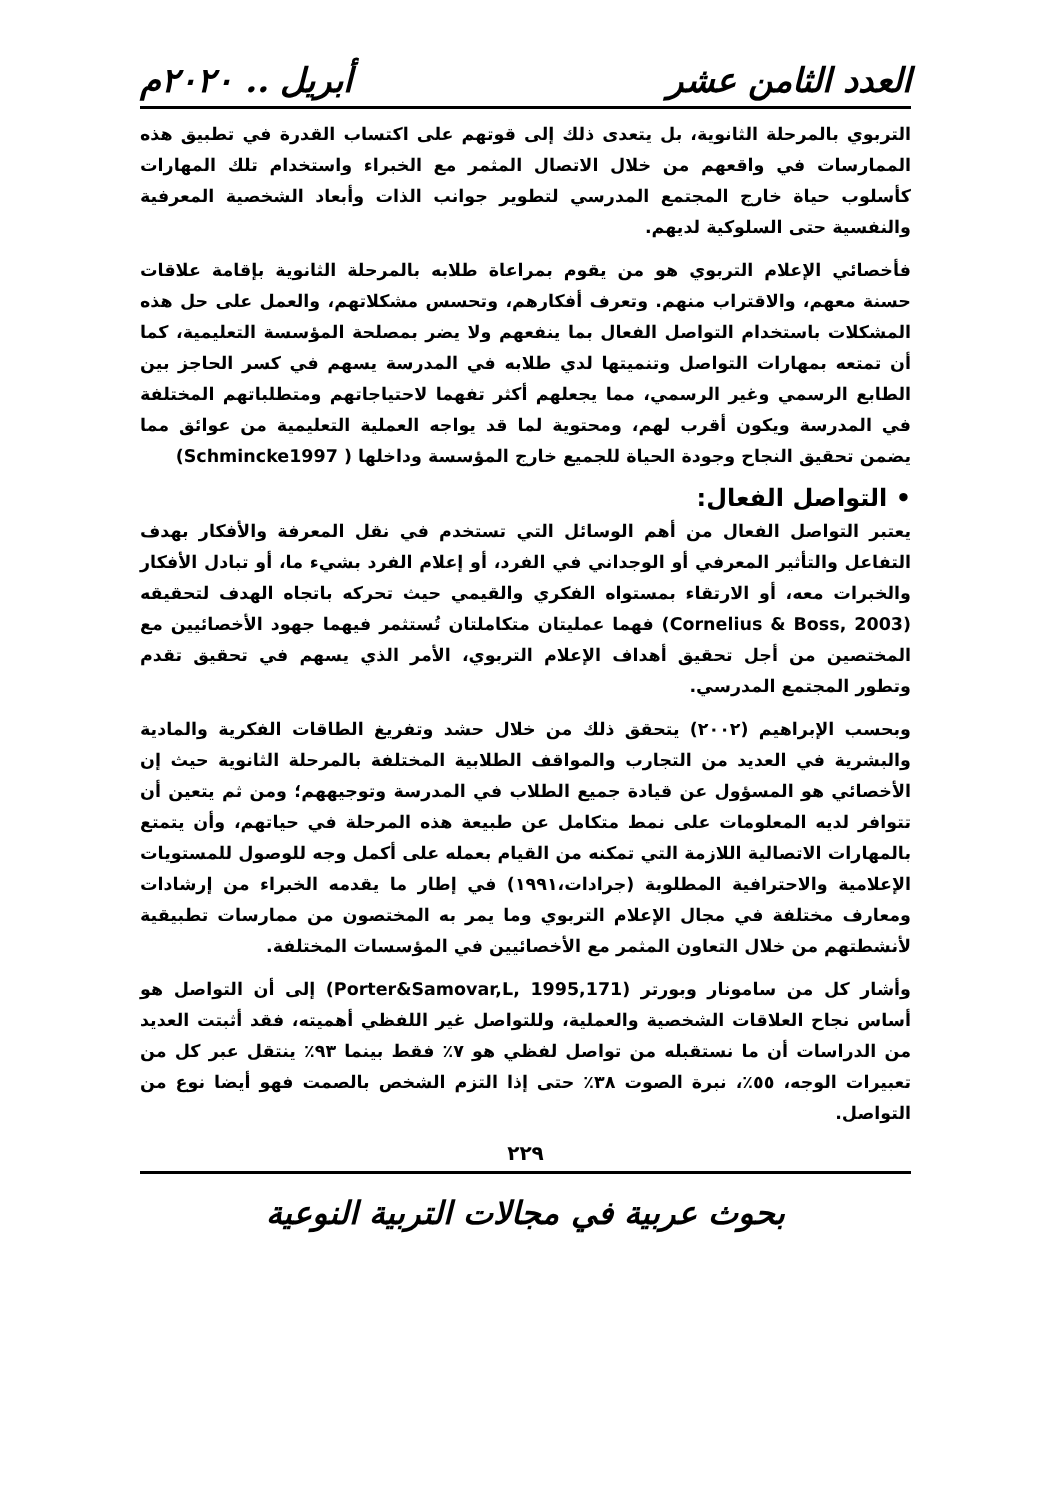العدد الثامن عشر أبريل .. ٢٠٢٠م
التربوي بالمرحلة الثانوية، بل يتعدى ذلك إلى قوتهم على اكتساب القدرة في تطبيق هذه الممارسات في واقعهم من خلال الاتصال المثمر مع الخبراء واستخدام تلك المهارات كأسلوب حياة خارج المجتمع المدرسي لتطوير جوانب الذات وأبعاد الشخصية المعرفية والنفسية حتى السلوكية لديهم.
فأخصائي الإعلام التربوي هو من يقوم بمراعاة طلابه بالمرحلة الثانوية بإقامة علاقات حسنة معهم، والاقتراب منهم. وتعرف أفكارهم، وتحسس مشكلاتهم، والعمل على حل هذه المشكلات باستخدام التواصل الفعال بما ينفعهم ولا يضر بمصلحة المؤسسة التعليمية، كما أن تمتعه بمهارات التواصل وتنميتها لدي طلابه في المدرسة يسهم في كسر الحاجز بين الطابع الرسمي وغير الرسمي، مما يجعلهم أكثر تفهما لاحتياجاتهم ومتطلباتهم المختلفة في المدرسة ويكون أقرب لهم، ومحتوية لما قد يواجه العملية التعليمية من عوائق مما يضمن تحقيق النجاح وجودة الحياة للجميع خارج المؤسسة وداخلها ( Schmincke1997)
• التواصل الفعال:
يعتبر التواصل الفعال من أهم الوسائل التي تستخدم في نقل المعرفة والأفكار بهدف التفاعل والتأثير المعرفي أو الوجداني في الفرد، أو إعلام الفرد بشيء ما، أو تبادل الأفكار والخبرات معه، أو الارتقاء بمستواه الفكري والقيمي حيث تحركه باتجاه الهدف لتحقيقه (Cornelius & Boss, 2003) فهما عمليتان متكاملتان تُستثمر فيهما جهود الأخصائيين مع المختصين من أجل تحقيق أهداف الإعلام التربوي، الأمر الذي يسهم في تحقيق تقدم وتطور المجتمع المدرسي.
وبحسب الإبراهيم (٢٠٠٢) يتحقق ذلك من خلال حشد وتفريغ الطاقات الفكرية والمادية والبشرية في العديد من التجارب والمواقف الطلابية المختلفة بالمرحلة الثانوية حيث إن الأخصائي هو المسؤول عن قيادة جميع الطلاب في المدرسة وتوجيههم؛ ومن ثم يتعين أن تتوافر لديه المعلومات على نمط متكامل عن طبيعة هذه المرحلة في حياتهم، وأن يتمتع بالمهارات الاتصالية اللازمة التي تمكنه من القيام بعمله على أكمل وجه للوصول للمستويات الإعلامية والاحترافية المطلوبة (جرادات،١٩٩١) في إطار ما يقدمه الخبراء من إرشادات ومعارف مختلفة في مجال الإعلام التربوي وما يمر به المختصون من ممارسات تطبيقية لأنشطتهم من خلال التعاون المثمر مع الأخصائيين في المؤسسات المختلفة.
وأشار كل من سامونار وبورتر (Porter&Samovar,L, 1995,171) إلى أن التواصل هو أساس نجاح العلاقات الشخصية والعملية، وللتواصل غير اللفظي أهميته، فقد أثبتت العديد من الدراسات أن ما نستقبله من تواصل لفظي هو ٧٪ فقط بينما ٩٣٪ ينتقل عبر كل من تعبيرات الوجه، ٥٥٪، نبرة الصوت ٣٨٪ حتى إذا التزم الشخص بالصمت فهو أيضا نوع من التواصل.
٢٢٩
بحوث عربية في مجالات التربية النوعية